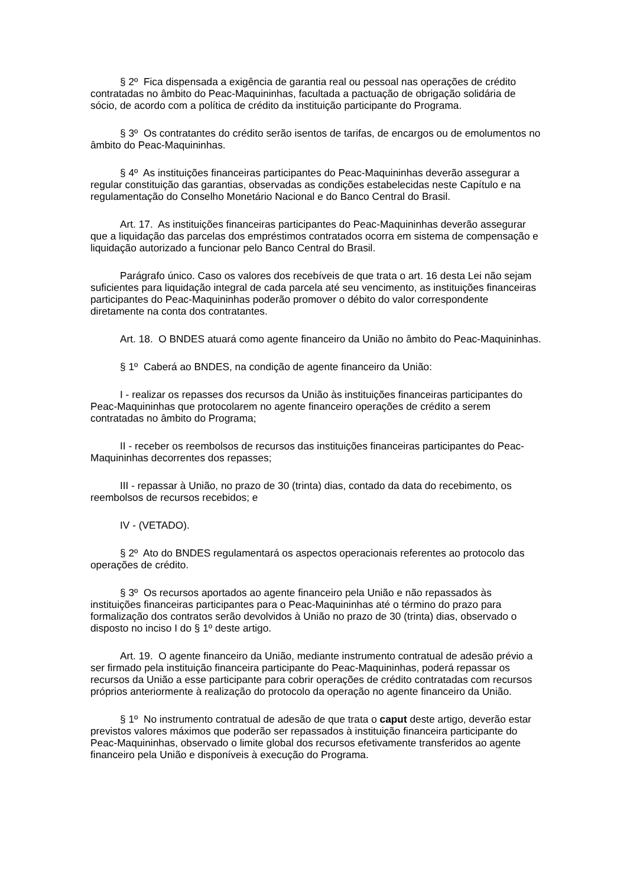§ 2º Fica dispensada a exigência de garantia real ou pessoal nas operações de crédito contratadas no âmbito do Peac-Maquininhas, facultada a pactuação de obrigação solidária de sócio, de acordo com a política de crédito da instituição participante do Programa.
§ 3º Os contratantes do crédito serão isentos de tarifas, de encargos ou de emolumentos no âmbito do Peac-Maquininhas.
§ 4º As instituições financeiras participantes do Peac-Maquininhas deverão assegurar a regular constituição das garantias, observadas as condições estabelecidas neste Capítulo e na regulamentação do Conselho Monetário Nacional e do Banco Central do Brasil.
Art. 17. As instituições financeiras participantes do Peac-Maquininhas deverão assegurar que a liquidação das parcelas dos empréstimos contratados ocorra em sistema de compensação e liquidação autorizado a funcionar pelo Banco Central do Brasil.
Parágrafo único. Caso os valores dos recebíveis de que trata o art. 16 desta Lei não sejam suficientes para liquidação integral de cada parcela até seu vencimento, as instituições financeiras participantes do Peac-Maquininhas poderão promover o débito do valor correspondente diretamente na conta dos contratantes.
Art. 18. O BNDES atuará como agente financeiro da União no âmbito do Peac-Maquininhas.
§ 1º Caberá ao BNDES, na condição de agente financeiro da União:
I - realizar os repasses dos recursos da União às instituições financeiras participantes do Peac-Maquininhas que protocolarem no agente financeiro operações de crédito a serem contratadas no âmbito do Programa;
II - receber os reembolsos de recursos das instituições financeiras participantes do Peac-Maquininhas decorrentes dos repasses;
III - repassar à União, no prazo de 30 (trinta) dias, contado da data do recebimento, os reembolsos de recursos recebidos; e
IV - (VETADO).
§ 2º Ato do BNDES regulamentará os aspectos operacionais referentes ao protocolo das operações de crédito.
§ 3º Os recursos aportados ao agente financeiro pela União e não repassados às instituições financeiras participantes para o Peac-Maquininhas até o término do prazo para formalização dos contratos serão devolvidos à União no prazo de 30 (trinta) dias, observado o disposto no inciso I do § 1º deste artigo.
Art. 19. O agente financeiro da União, mediante instrumento contratual de adesão prévio a ser firmado pela instituição financeira participante do Peac-Maquininhas, poderá repassar os recursos da União a esse participante para cobrir operações de crédito contratadas com recursos próprios anteriormente à realização do protocolo da operação no agente financeiro da União.
§ 1º No instrumento contratual de adesão de que trata o caput deste artigo, deverão estar previstos valores máximos que poderão ser repassados à instituição financeira participante do Peac-Maquininhas, observado o limite global dos recursos efetivamente transferidos ao agente financeiro pela União e disponíveis à execução do Programa.